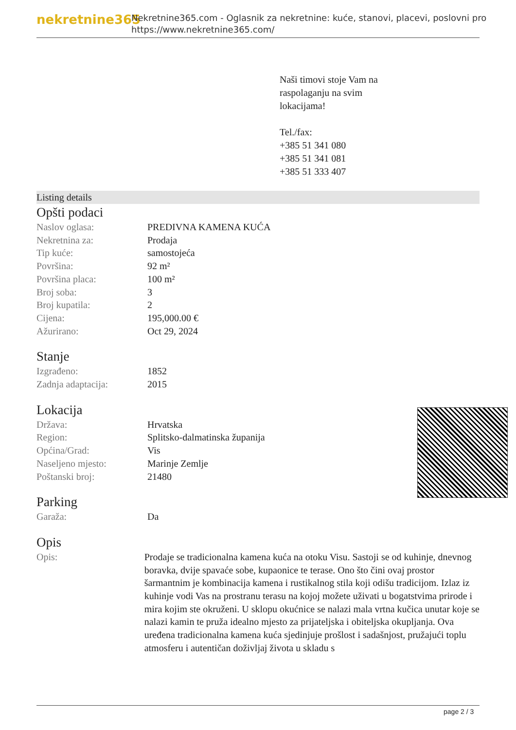nekretnine365
Nekretnine365.com - Oglasnik za nekretnine: kuće, stanovi, placevi, poslovni pro
https://www.nekretnine365.com/
Naši timovi stoje Vam na
raspolaganju na svim
lokacijama!
Tel./fax:
+385 51 341 080
+385 51 341 081
+385 51 333 407
Listing details
Opšti podaci
| Naslov oglasa: | PREDIVNA KAMENA KUĆA |
| Nekretnina za: | Prodaja |
| Tip kuće: | samostojeća |
| Površina: | 92 m² |
| Površina placa: | 100 m² |
| Broj soba: | 3 |
| Broj kupatila: | 2 |
| Cijena: | 195,000.00 € |
| Ažurirano: | Oct 29, 2024 |
Stanje
| Izgrađeno: | 1852 |
| Zadnja adaptacija: | 2015 |
Lokacija
| Država: | Hrvatska |
| Region: | Splitsko-dalmatinska županija |
| Općina/Grad: | Vis |
| Naseljeno mjesto: | Marinje Zemlje |
| Poštanski broj: | 21480 |
Parking
| Garaža: | Da |
Opis
| Opis: | Prodaje se tradicionalna kamena kuća na otoku Visu. Sastoji se od kuhinje, dnevnog boravka, dvije spavaće sobe, kupaonice te terase. Ono što čini ovaj prostor šarmantnim je kombinacija kamena i rustikalnog stila koji odišu tradicijom. Izlaz iz kuhinje vodi Vas na prostranu terasu na kojoj možete uživati u bogatstvima prirode i mira kojim ste okruženi. U sklopu okućnice se nalazi mala vrtna kučica unutar koje se nalazi kamin te pruža idealno mjesto za prijateljska i obiteljska okupljanja. Ova uređena tradicionalna kamena kuća sjedinjuje prošlost i sadašnjost, pružajući toplu atmosferu i autentičan doživljaj života u skladu s |
page 2 / 3